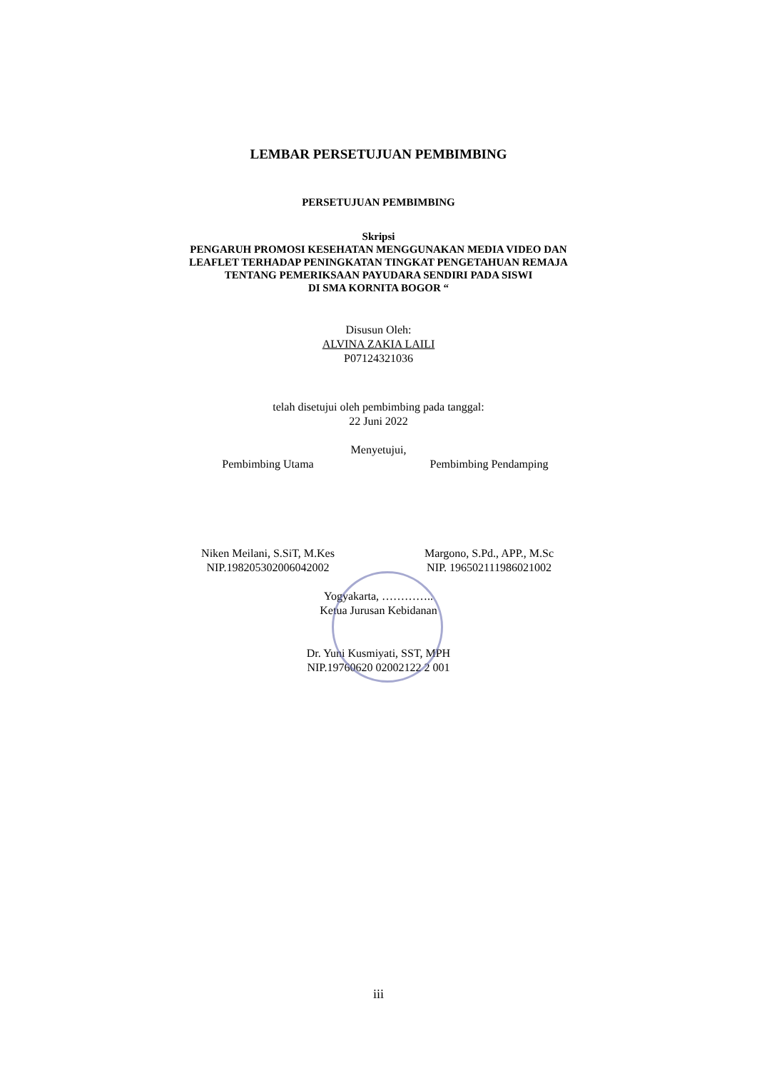LEMBAR PERSETUJUAN PEMBIMBING
PERSETUJUAN PEMBIMBING
Skripsi
PENGARUH PROMOSI KESEHATAN MENGGUNAKAN MEDIA VIDEO DAN
LEAFLET TERHADAP PENINGKATAN TINGKAT PENGETAHUAN REMAJA
TENTANG PEMERIKSAAN PAYUDARA SENDIRI PADA SISWI
DI SMA KORNITA BOGOR “
Disusun Oleh:
ALVINA ZAKIA LAILI
P07124321036
telah disetujui oleh pembimbing pada tanggal:
22 Juni 2022
Menyetujui,
Pembimbing Utama Pembimbing Pendamping
Niken Meilani, S.SiT, M.Kes
NIP.198205302006042002
Margono, S.Pd., APP., M.Sc
NIP. 196502111986021002
Yogyakarta, …………..
Ketua Jurusan Kebidanan
Dr. Yuni Kusmiyati, SST, MPH
NIP.19760620 02002122 2 001
iii